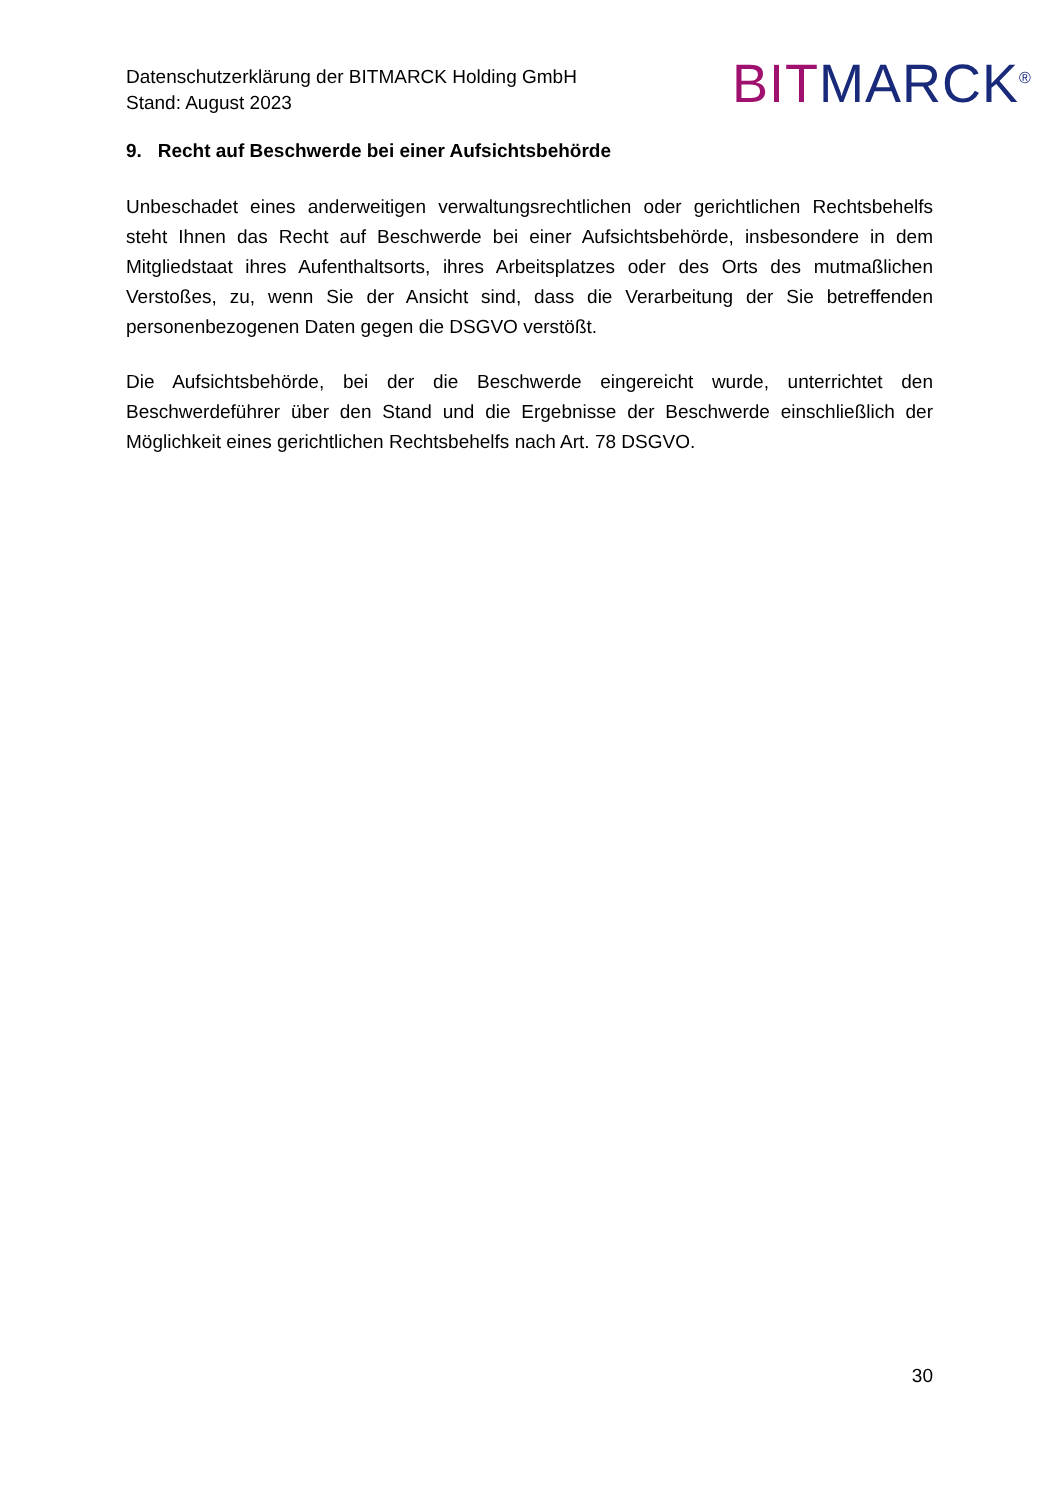Datenschutzerklärung der BITMARCK Holding GmbH
Stand: August 2023
BIT MARCK<sup>®</sup>
9. Recht auf Beschwerde bei einer Aufsichtsbehörde
Unbeschadet eines anderweitigen verwaltungsrechtlichen oder gerichtlichen Rechtsbehelfs steht Ihnen das Recht auf Beschwerde bei einer Aufsichtsbehörde, insbesondere in dem Mitgliedstaat ihres Aufenthaltsorts, ihres Arbeitsplatzes oder des Orts des mutmaßlichen Verstoßes, zu, wenn Sie der Ansicht sind, dass die Verarbeitung der Sie betreffenden personenbezogenen Daten gegen die DSGVO verstößt.
Die Aufsichtsbehörde, bei der die Beschwerde eingereicht wurde, unterrichtet den Beschwerdeführer über den Stand und die Ergebnisse der Beschwerde einschließlich der Möglichkeit eines gerichtlichen Rechtsbehelfs nach Art. 78 DSGVO.
30